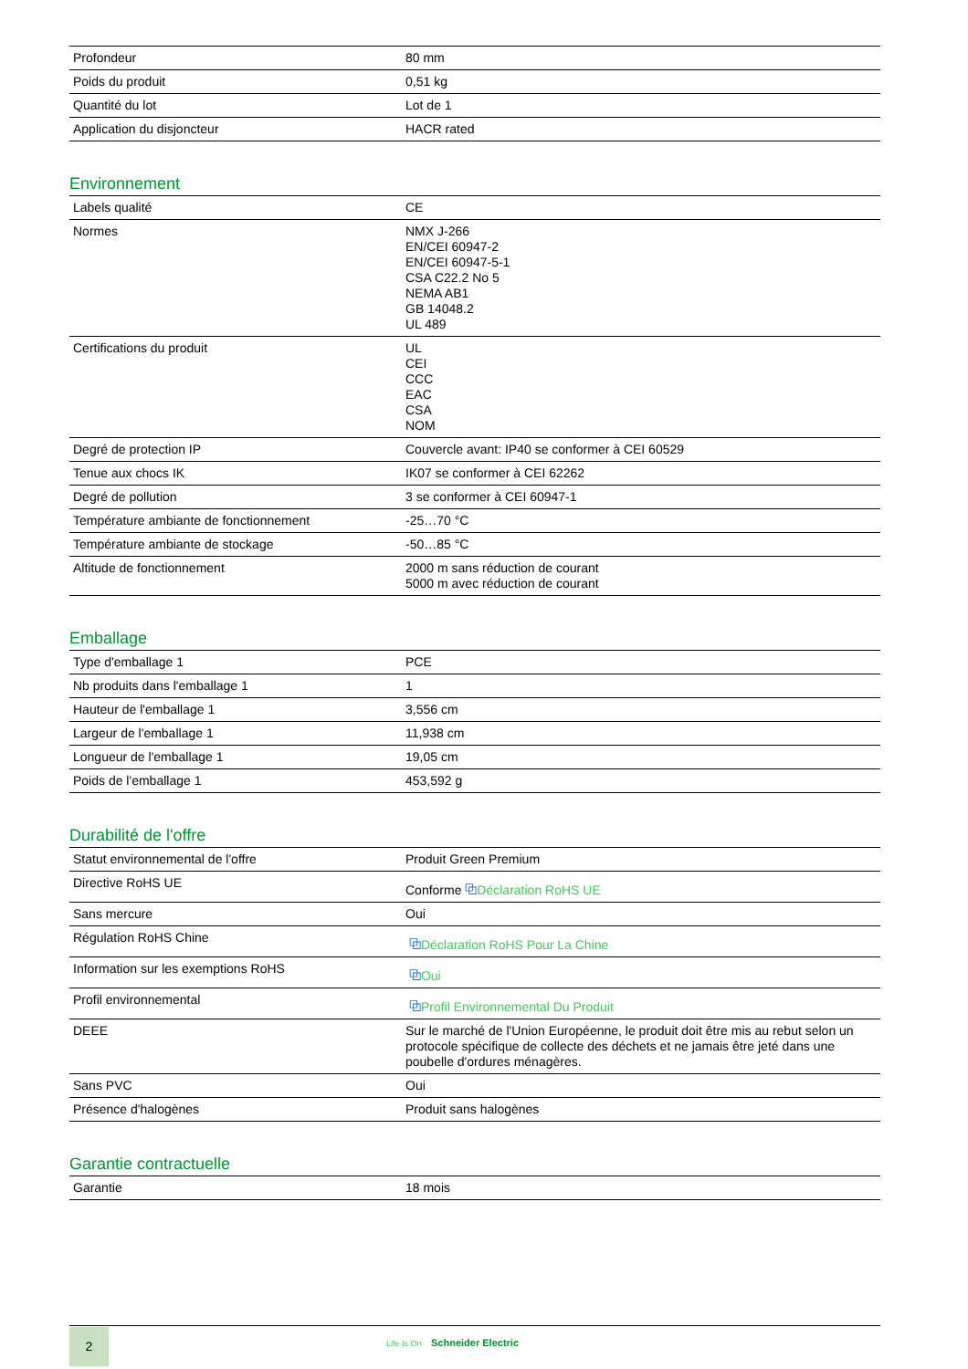| Profondeur | 80 mm |
| Poids du produit | 0,51 kg |
| Quantité du lot | Lot de 1 |
| Application du disjoncteur | HACR rated |
Environnement
| Labels qualité | CE |
| Normes | NMX J-266 EN/CEI 60947-2 EN/CEI 60947-5-1 CSA C22.2 No 5 NEMA AB1 GB 14048.2 UL 489 |
| Certifications du produit | UL CEI CCC EAC CSA NOM |
| Degré de protection IP | Couvercle avant: IP40 se conformer à CEI 60529 |
| Tenue aux chocs IK | IK07 se conformer à CEI 62262 |
| Degré de pollution | 3 se conformer à CEI 60947-1 |
| Température ambiante de fonctionnement | -25…70 °C |
| Température ambiante de stockage | -50…85 °C |
| Altitude de fonctionnement | 2000 m sans réduction de courant 5000 m avec réduction de courant |
Emballage
| Type d'emballage 1 | PCE |
| Nb produits dans l'emballage 1 | 1 |
| Hauteur de l'emballage 1 | 3,556 cm |
| Largeur de l'emballage 1 | 11,938 cm |
| Longueur de l'emballage 1 | 19,05 cm |
| Poids de l'emballage 1 | 453,592 g |
Durabilité de l'offre
| Statut environnemental de l'offre | Produit Green Premium |
| Directive RoHS UE | Conforme ⧉ Déclaration RoHS UE |
| Sans mercure | Oui |
| Régulation RoHS Chine | ⧉ Déclaration RoHS Pour La Chine |
| Information sur les exemptions RoHS | ⧉ Oui |
| Profil environnemental | ⧉ Profil Environnemental Du Produit |
| DEEE | Sur le marché de l'Union Européenne, le produit doit être mis au rebut selon un protocole spécifique de collecte des déchets et ne jamais être jeté dans une poubelle d'ordures ménagères. |
| Sans PVC | Oui |
| Présence d'halogènes | Produit sans halogènes |
Garantie contractuelle
| Garantie | 18 mois |
2 Life Is On Schneider Electric